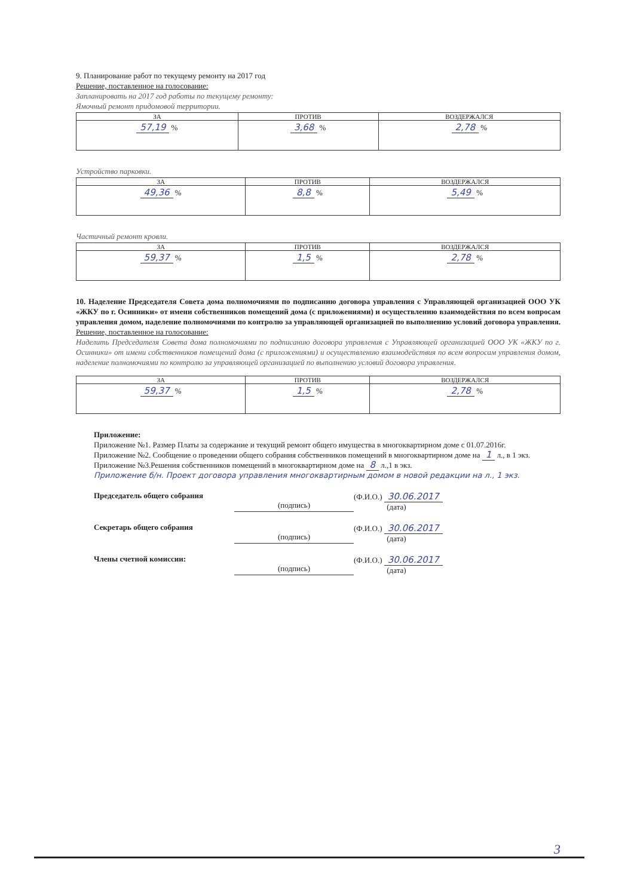9. Планирование работ по текущему ремонту на 2017 год
Решение, поставленное на голосование:
Запланировать на 2017 год работы по текущему ремонту:
Ямочный ремонт придомовой территории.
| ЗА | ПРОТИВ | ВОЗДЕРЖАЛСЯ |
| --- | --- | --- |
| 57,19 % | 3,68 % | 2,78 % |
Устройство парковки.
| ЗА | ПРОТИВ | ВОЗДЕРЖАЛСЯ |
| --- | --- | --- |
| 49,36 % | 8,8 % | 5,49 % |
Частичный ремонт кровли.
| ЗА | ПРОТИВ | ВОЗДЕРЖАЛСЯ |
| --- | --- | --- |
| 59,37 % | 1,5 % | 2,78 % |
10. Наделение Председателя Совета дома полномочиями по подписанию договора управления с Управляющей организацией ООО УК «ЖКУ по г. Осинники» от имени собственников помещений дома (с приложениями) и осуществлению взаимодействия по всем вопросам управления домом, наделение полномочиями по контролю за управляющей организацией по выполнению условий договора управления.
Решение, поставленное на голосование:
Наделить Председателя Совета дома полномочиями по подписанию договора управления с Управляющей организацией ООО УК «ЖКУ по г. Осинники» от имени собственников помещений дома (с приложениями) и осуществлению взаимодействия по всем вопросам управления домом, наделение полномочиями по контролю за управляющей организацией по выполнению условий договора управления.
| ЗА | ПРОТИВ | ВОЗДЕРЖАЛСЯ |
| --- | --- | --- |
| 59,37 % | 1,5 % | 2,78 % |
Приложение:
Приложение №1. Размер Платы за содержание и текущий ремонт общего имущества в многоквартирном доме с 01.07.2016г.
Приложение №2. Сообщение о проведении общего собрания собственников помещений в многоквартирном доме на 1 л., в 1 экз.
Приложение №3.Решения собственников помещений в многоквартирном доме на 8 л.,1 в экз.
Приложение б/н. Проект договора управления многоквартирным домом в новой редакции на л., 1 экз.
Председатель общего собрания
(подпись) (Ф.И.О.) 30.06.2017
(дата)
Секретарь общего собрания
(подпись) (Ф.И.О.) 30.06.2017
(дата)
Члены счетной комиссии:
(подпись) (Ф.И.О.) 30.06.2017
(дата)
3